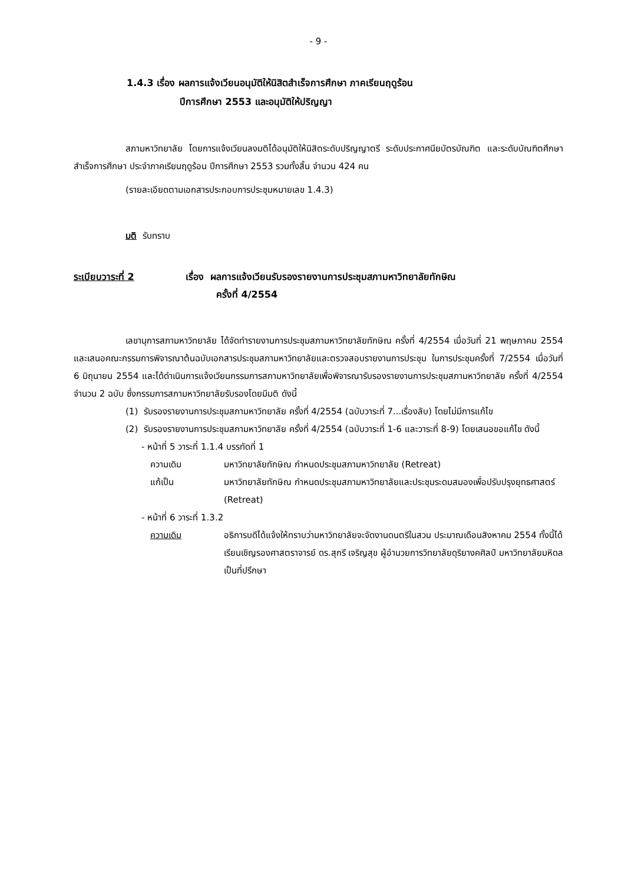- 9 -
1.4.3 เรื่อง ผลการแจ้งเวียนอนุมัติให้นิสิตสำเร็จการศึกษา ภาคเรียนฤดูร้อน
ปีการศึกษา 2553 และอนุมัติให้ปริญญา
สภามหาวิทยาลัย โดยการแจ้งเวียนลงมติได้อนุมัติให้นิสิตระดับปริญญาตรี ระดับประกาศนียบัตรบัณฑิต และระดับบัณฑิตศึกษาสำเร็จการศึกษา ประจำภาคเรียนฤดูร้อน ปีการศึกษา 2553 รวมทั้งสิ้น จำนวน 424 คน
(รายละเอียดตามเอกสารประกอบการประชุมหมายเลข 1.4.3)
มติ รับทราบ
ระเบียบวาระที่ 2 เรื่อง ผลการแจ้งเวียนรับรองรายงานการประชุมสภามหาวิทยาลัยทักษิณ
ครั้งที่ 4/2554
เลขานุการสภามหาวิทยาลัย ได้จัดทำรายงานการประชุมสภามหาวิทยาลัยทักษิณ ครั้งที่ 4/2554 เมื่อวันที่ 21 พฤษภาคม 2554 และเสนอคณะกรรมการพิจารณาต้นฉบับเอกสารประชุมสภามหาวิทยาลัยและตรวจสอบรายงานการประชุม ในการประชุมครั้งที่ 7/2554 เมื่อวันที่ 6 มิถุนายน 2554 และได้ดำเนินการแจ้งเวียนกรรมการสภามหาวิทยาลัยเพื่อพิจารณารับรองรายงานการประชุมสภามหาวิทยาลัย ครั้งที่ 4/2554 จำนวน 2 ฉบับ ซึ่งกรรมการสภามหาวิทยาลัยรับรองโดยมีมติ ดังนี้
(1) รับรองรายงานการประชุมสภามหาวิทยาลัย ครั้งที่ 4/2554 (ฉบับวาระที่ 7...เรื่องลับ) โดยไม่มีการแก้ไข
(2) รับรองรายงานการประชุมสภามหาวิทยาลัย ครั้งที่ 4/2554 (ฉบับวาระที่ 1-6 และวาระที่ 8-9) โดยเสนอขอแก้ไข ดังนี้
- หน้าที่ 5 วาระที่ 1.1.4 บรรทัดที่ 1
ความเดิม มหาวิทยาลัยทักษิณ กำหนดประชุมสภามหาวิทยาลัย (Retreat)
แก้เป็น มหาวิทยาลัยทักษิณ กำหนดประชุมสภามหาวิทยาลัยและประชุมระดมสมองเพื่อปรับปรุงยุทธศาสตร์ (Retreat)
- หน้าที่ 6 วาระที่ 1.3.2
ความเดิม อธิการบดีได้แจ้งให้ทราบว่ามหาวิทยาลัยจะจัดงานดนตรีในสวน ประมาณเดือนสิงหาคม 2554 ทั้งนี้ได้เรียนเชิญรองศาสตราจารย์ ดร.สุกรี เจริญสุข ผู้อำนวยการวิทยาลัยดุริยางคศิลป์ มหาวิทยาลัยมหิดลเป็นที่ปรึกษา